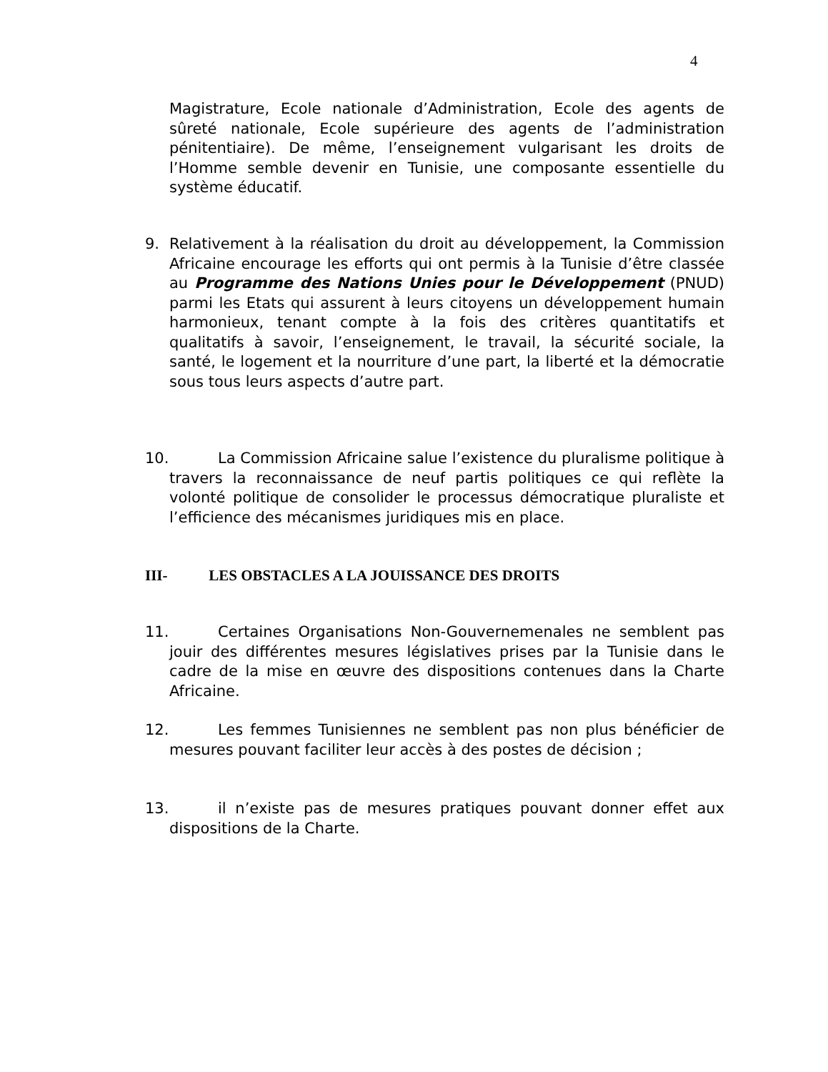4
Magistrature, Ecole nationale d’Administration, Ecole des agents de sûreté nationale, Ecole supérieure des agents de l’administration pénitentiaire). De même, l’enseignement vulgarisant les droits de l’Homme semble devenir en Tunisie, une composante essentielle du système éducatif.
9. Relativement à la réalisation du droit au développement, la Commission Africaine encourage les efforts qui ont permis à la Tunisie d’être classée au Programme des Nations Unies pour le Développement (PNUD) parmi les Etats qui assurent à leurs citoyens un développement humain harmonieux, tenant compte à la fois des critères quantitatifs et qualitatifs à savoir, l’enseignement, le travail, la sécurité sociale, la santé, le logement et la nourriture d’une part, la liberté et la démocratie sous tous leurs aspects d’autre part.
10. La Commission Africaine salue l’existence du pluralisme politique à travers la reconnaissance de neuf partis politiques ce qui reflète la volonté politique de consolider le processus démocratique pluraliste et l’efficience des mécanismes juridiques mis en place.
III- LES OBSTACLES A LA JOUISSANCE DES DROITS
11. Certaines Organisations Non-Gouvernemenales ne semblent pas jouir des différentes mesures législatives prises par la Tunisie dans le cadre de la mise en œuvre des dispositions contenues dans la Charte Africaine.
12. Les femmes Tunisiennes ne semblent pas non plus bénéficier de mesures pouvant faciliter leur accès à des postes de décision ;
13. il n’existe pas de mesures pratiques pouvant donner effet aux dispositions de la Charte.